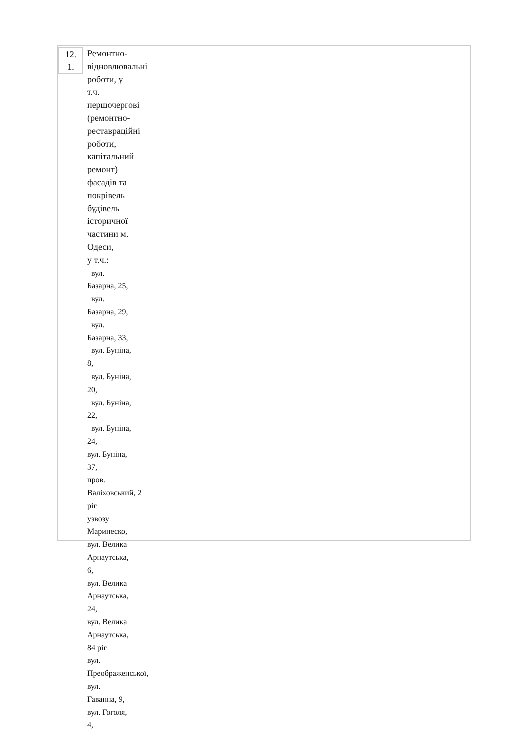| 12. 1. | Ремонтно- відновлювальні роботи, у т.ч. першочергові (ремонтно- реставраційні роботи, капітальний ремонт) фасадів та покрівель будівель історичної частини м. Одеси, у т.ч.: вул. Базарна, 25, вул. Базарна, 29, вул. Базарна, 33, вул. Буніна, 8, вул. Буніна, 20, вул. Буніна, 22, вул. Буніна, 24, вул. Буніна, 37, пров. Валіховський, 2 ріг узвозу Маринеско, вул. Велика Арнаутська, 6, вул. Велика Арнаутська, 24, вул. Велика Арнаутська, 84 ріг вул. Преображенської, вул. Гаванна, 9, вул. Гоголя, 4, |